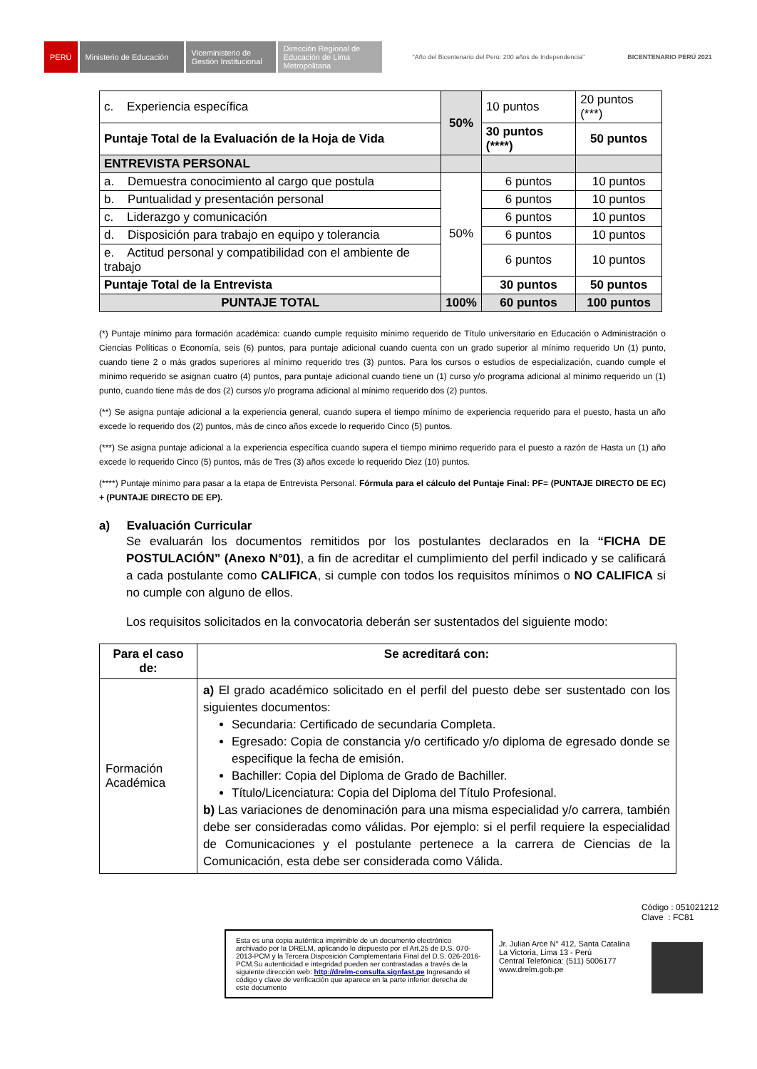PERÚ
Ministerio de Educación
Viceministerio de Gestión Institucional
Dirección Regional de Educación de Lima Metropolitana
"Año del Bicentenario del Perú: 200 años de Independencia"
BICENTENARIO PERÚ 2021
| c. Experiencia específica | 50% | 10 puntos | 20 puntos (***) |
| Puntaje Total de la Evaluación de la Hoja de Vida | | 30 puntos (****) | 50 puntos |
| ENTREVISTA PERSONAL | | | |
| a. Demuestra conocimiento al cargo que postula | 50% | 6 puntos | 10 puntos |
| b. Puntualidad y presentación personal | | 6 puntos | 10 puntos |
| c. Liderazgo y comunicación | | 6 puntos | 10 puntos |
| d. Disposición para trabajo en equipo y tolerancia | | 6 puntos | 10 puntos |
| e. Actitud personal y compatibilidad con el ambiente de trabajo | | 6 puntos | 10 puntos |
| Puntaje Total de la Entrevista | | 30 puntos | 50 puntos |
| PUNTAJE TOTAL | 100% | 60 puntos | 100 puntos |
(*) Puntaje mínimo para formación académica: cuando cumple requisito mínimo requerido de Título universitario en Educación o Administración o Ciencias Políticas o Economía, seis (6) puntos, para puntaje adicional cuando cuenta con un grado superior al mínimo requerido Un (1) punto, cuando tiene 2 o más grados superiores al mínimo requerido tres (3) puntos. Para los cursos o estudios de especialización, cuando cumple el mínimo requerido se asignan cuatro (4) puntos, para puntaje adicional cuando tiene un (1) curso y/o programa adicional al mínimo requerido un (1) punto, cuando tiene más de dos (2) cursos y/o programa adicional al mínimo requerido dos (2) puntos.
(**) Se asigna puntaje adicional a la experiencia general, cuando supera el tiempo mínimo de experiencia requerido para el puesto, hasta un año excede lo requerido dos (2) puntos, más de cinco años excede lo requerido Cinco (5) puntos.
(***) Se asigna puntaje adicional a la experiencia específica cuando supera el tiempo mínimo requerido para el puesto a razón de Hasta un (1) año excede lo requerido Cinco (5) puntos, más de Tres (3) años excede lo requerido Diez (10) puntos.
(****) Puntaje mínimo para pasar a la etapa de Entrevista Personal. Fórmula para el cálculo del Puntaje Final: PF= (PUNTAJE DIRECTO DE EC) + (PUNTAJE DIRECTO DE EP).
a) Evaluación Curricular
Se evaluarán los documentos remitidos por los postulantes declarados en la “FICHA DE POSTULACIÓN” (Anexo N°01), a fin de acreditar el cumplimiento del perfil indicado y se calificará a cada postulante como CALIFICA, si cumple con todos los requisitos mínimos o NO CALIFICA si no cumple con alguno de ellos.
Los requisitos solicitados en la convocatoria deberán ser sustentados del siguiente modo:
| Para el caso de: | Se acreditará con: |
| --- | --- |
| Formación Académica | a) El grado académico solicitado en el perfil del puesto debe ser sustentado con los siguientes documentos: Secundaria: Certificado de secundaria Completa. Egresado: Copia de constancia y/o certificado y/o diploma de egresado donde se especifique la fecha de emisión. Bachiller: Copia del Diploma de Grado de Bachiller. Título/Licenciatura: Copia del Diploma del Título Profesional. b) Las variaciones de denominación para una misma especialidad y/o carrera, también debe ser consideradas como válidas. Por ejemplo: si el perfil requiere la especialidad de Comunicaciones y el postulante pertenece a la carrera de Ciencias de la Comunicación, esta debe ser considerada como Válida. |
Código : 051021212
Clave : FC81
Esta es una copia auténtica imprimible de un documento electrónico archivado por la DRELM, aplicando lo dispuesto por el Art.25 de D.S. 070-2013-PCM y la Tercera Disposición Complementaria Final del D.S. 026-2016-PCM.Su autenticidad e integridad pueden ser contrastadas a través de la siguiente dirección web: http://drelm-consulta.signfast.pe Ingresando el código y clave de verificación que aparece en la parte inferior derecha de este documento
Jr. Julian Arce N° 412, Santa Catalina
La Victoria, Lima 13 - Perú
Central Telefónica: (511) 5006177
www.drelm.gob.pe